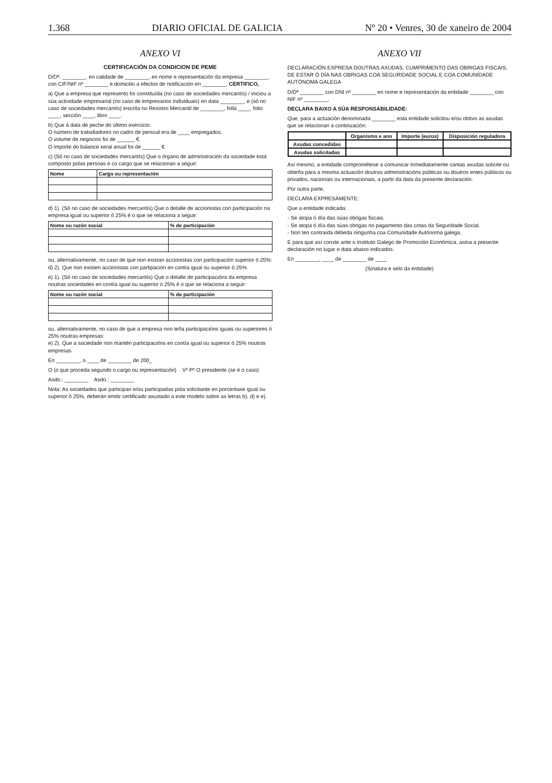1.368 DIARIO OFICIAL DE GALICIA Nº 20 • Venres, 30 de xaneiro de 2004
ANEXO VI
CERTIFICACIÓN DA CONDICION DE PEME
D/Dª. ________, en calidade de ________, en nome e representación da empresa ________, con CIF/NIF nº ________ e domicilio a efectos de notificación en ________, CERTIFICO,
a) Que a empresa que represento foi constituída (no caso de sociedades mercantís) / iniciou a súa actividade empresarial (no caso de empresarios individuais) en data ________, e (só no caso de sociedades mercantís) inscrita no Rexistro Mercantil de ________, folla ____, folio ____, sección ____, libro ____.
b) Que á data de peche do último exercicio:
O número de traballadores no cadro de persoal era de ____ empregados.
O volume de negocios foi de ______ €.
O importe do balance xeral anual foi de ______ €.
c) (Só no caso de sociedades mercantís) Que o órgano de administración da sociedade está composto polas persoas e co cargo que se relacionan a seguir:
| Nome | Cargo ou representación |
| --- | --- |
d) 1). (Só no caso de sociedades mercantís) Que o detalle de accionistas con participación na empresa igual ou superior ó 25% é o que se relaciona a seguir:
| Nome ou razón social | % de participación |
| --- | --- |
ou, alternativamente, no caso de que non existan accionistas con participación superior ó 25%:
d) 2). Que non existen accionistas con partipación en contía igual ou superior ó 25%
e) 1). (Só no caso de sociedades mercantís) Que o detalle de participacións da empresa noutras sociedades en contía igual ou superior ó 25% é o que se relaciona a seguir:
| Nome ou razón social | % de participación |
| --- | --- |
ou, alternativamente, no caso de que a empresa non teña participacións iguais ou superiores ó 25% noutras empresas:
e) 2). Que a sociedade non mantén participacións en contía igual ou superior ó 25% noutras empresas
En ________, o ____ de ________ de 200_
O (o que proceda segundo o cargo ou representación) Vº Pº O presidente (se é o caso)
Asdo.: ________ Asdo.: ________
Nota: As sociedades que participan e/ou participadas pola solicitante en porcentaxe igual ou superior ó 25%, deberán emitir certificado axustado a este modelo sobre as letras b), d) e e).
ANEXO VII
DECLARACIÓN EXPRESA DOUTRAS AXUDAS, CUMPRIMENTO DAS OBRIGAS FISCAIS, DE ESTAR Ó DÍA NAS OBRIGAS COA SEGURIDADE SOCIAL E COA COMUNIDADE AUTÓNOMA GALEGA
D/Dª ________ con DNI nº ________ en nome e representación da entidade ________ con NIF nº ________,
DECLARA BAIXO A SÚA RESPONSABILIDADE:
Que, para a actuación denominada ________ esta entidade solicitou e/ou obtivo as axudas que se relacionan a continuación:
| | Organismo e ano | Importe (euros) | Disposición reguladora |
| --- | --- | --- | --- |
| Axudas concedidas | | | |
| Axudas solicitadas | | | |
Así mesmo, a entidade comprométese a comunicar inmediatamente cantas axudas solicite ou obteña para a mesma actuación doutras administracións públicas ou doutros entes públicos ou privados, nacionais ou internacionais, a partir da data da presente declaración.
Por outra parte,
DECLARA EXPRESAMENTE:
Que a entidade indicada:
- Se atopa ó día das súas obrigas fiscais.
- Se atopa ó día das súas obrigas no pagamento das cotas da Seguridade Social.
- Non ten contraída débeda ningunha coa Comunidade Autónoma galega.
E para que así conste ante o Instituto Galego de Promoción Económica, asina a presente declaración no lugar e data abaixo indicados.
En ________, ____ de ________ de ____
(Sinatura e selo da entidade)